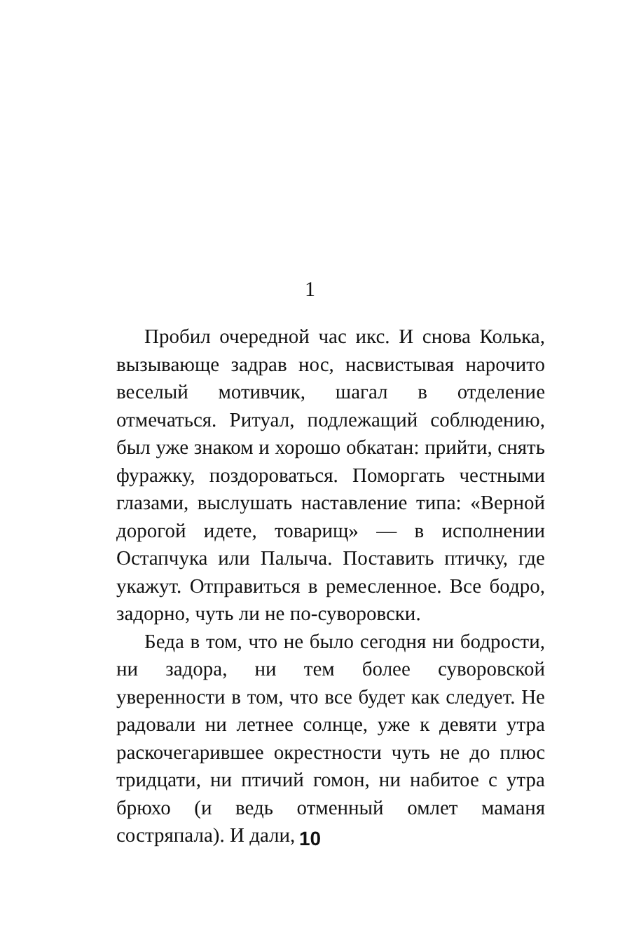1
Пробил очередной час икс. И снова Колька, вызывающе задрав нос, насвистывая нарочито веселый мотивчик, шагал в отделение отмечаться. Ритуал, подлежащий соблюдению, был уже знаком и хорошо обкатан: прийти, снять фуражку, поздороваться. Поморгать честными глазами, выслушать наставление типа: «Верной дорогой идете, товарищ» — в исполнении Остапчука или Палыча. Поставить птичку, где укажут. Отправиться в ремесленное. Все бодро, задорно, чуть ли не по-суворовски.
Беда в том, что не было сегодня ни бодрости, ни задора, ни тем более суворовской уверенности в том, что все будет как следует. Не радовали ни летнее солнце, уже к девяти утра раскочегарившее окрестности чуть не до плюс тридцати, ни птичий гомон, ни набитое с утра брюхо (и ведь отменный омлет маманя состряпала). И дали,
10